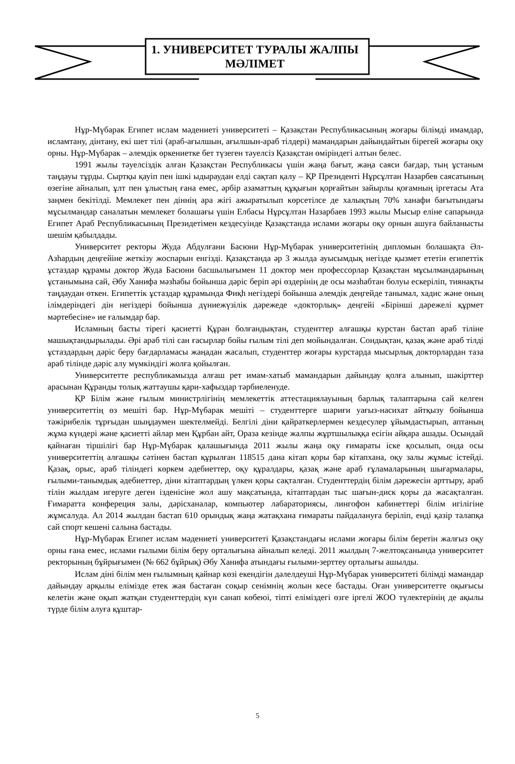1. УНИВЕРСИТЕТ ТУРАЛЫ ЖАЛПЫ МӘЛІМЕТ
Нұр-Мүбарак Египет ислам мәдениеті университеті – Қазақстан Республикасының жоғары білімді имамдар, исламтану, дінтану, екі шет тілі (араб-ағылшын, ағылшын-араб тілдері) мамандарын дайындайтын бірегей жоғары оқу орны. Нұр-Мүбарак – әлемдік өркениетке бет түзеген тәуелсіз Қазақстан өміріндегі алтын белес.
1991 жылы тәуелсіздік алған Қазақстан Республикасы үшін жаңа бағыт, жаңа саяси бағдар, тың ұстаным таңдауы тұрды. Сыртқы қауіп пен ішкі ыдыраудан елді сақтап қалу – ҚР Президенті Нұрсұлтан Назарбев саясатының өзегіне айналып, ұлт пен ұлыстың ғана емес, әрбір азаматтың құқығын қорғайтын зайырлы қоғамның іргетасы Ата заңмен бекітілді. Мемлекет пен діннің ара жігі ажыратылып көрсетілсе де халықтың 70% ханафи бағытындағы мұсылмандар саналатын мемлекет болашағы үшін Елбасы Нұрсұлтан Назарбаев 1993 жылы Мысыр еліне сапарында Египет Араб Республикасының Президетімен кездесуінде Қазақстанда ислами жоғары оқу орнын ашуға байланысты шешім қабылдады.
Университет ректоры Жуда Абдулғани Басюни Нұр-Мүбарак университетінің дипломын болашақта Әл-Азһардың деңгейіне жеткізу жоспарын енгізді. Қазақстанда әр 3 жылда ауысымдық негізде қызмет ететін египеттік ұстаздар құрамы доктор Жуда Басюни басшылығымен 11 доктор мен профессорлар Қазақстан мұсылмандарының ұстанымына сай, Әбу Ханифа мәзһабы бойынша дәріс беріп әрі өздерінің де осы мәзһабтан болуы ескеріліп, тиянақты таңдаудан өткен. Египеттік ұстаздар құрамында Фиқһ негіздері бойынша әлемдік деңгейде танымал, хадис және оның ілімдеріндегі дін негіздері бойынша дүниежүзілік дәрежеде «докторлық» деңгейі «Бірінші дәрежелі құрмет мәртебесіне» ие ғалымдар бар.
Исламның басты тірегі қасиетті Құран болғандықтан, студенттер алғашқы курстан бастап араб тіліне машықтандырылады. Әрі араб тілі сан ғасырлар бойы ғылым тілі деп мойындалған. Сондықтан, қазақ және араб тілді ұстаздардың дәріс беру бағдарламасы жаңадан жасалып, студенттер жоғары курстарда мысырлық докторлардан таза араб тілінде дәріс алу мүмкіндігі жолға қойылған.
Университетте республикамызда алғаш рет имам-хатыб мамандарын дайындау қолға алынып, шәкірттер арасынан Құранды толық жаттаушы қари-хафыздар тәрбиеленуде.
ҚР Білім және ғылым министрлігінің мемлекеттік аттестациялауының барлық талаптарына сай келген университеттің өз мешіті бар. Нұр-Мүбарак мешіті – студенттерге шариғи уағыз-насихат айтқызу бойынша тәжірибелік тұрғыдан шыңдаумен шектелмейді. Белгілі діни қайраткерлермен кездесулер ұйымдастырып, аптаның жұма күндері және қасиетті айлар мен Құрбан айт, Ораза кезінде жалпы жұртшылыққа есігін айқара ашады. Осындай қайнаған тіршілігі бар Нұр-Мүбарак қалашығында 2011 жылы жаңа оқу ғимараты іске қосылып, онда осы университеттің алғашқы сәтінен бастап құрылған 118515 дана кітап қоры бар кітапхана, оқу залы жұмыс істейді. Қазақ, орыс, араб тіліндегі көркем әдебиеттер, оқу құралдары, қазақ және араб ғұламаларының шығармалары, ғылыми-танымдық әдебиеттер, діни кітаптардың үлкен қоры сақталған. Студенттердің білім дәрежесін арттыру, араб тілін жылдам игеруге деген ізденісіне жол ашу мақсатында, кітаптардан тыс шағын-диск қоры да жасақталған. Ғимаратта конфереция залы, дәрісханалар, компьютер лабараториясы, лингофон кабинеттері білім игілігіне жұмсалуда. Ал 2014 жылдан бастап 610 орындық жаңа жатақхана ғимараты пайдалануға беріліп, енді қазір талапқа сай спорт кешені салына бастады.
Нұр-Мүбарак Египет ислам мәдениеті университеті Қазақстандағы ислами жоғары білім беретін жалғыз оқу орны ғана емес, ислами ғылыми білім беру орталығына айналып келеді. 2011 жылдың 7-желтоқсанында университет ректорының бұйрығымен (№ 662 бұйрық) Әбу Ханифа атындағы ғылыми-зерттеу орталығы ашылды.
Ислам діні білім мен ғылымның қайнар көзі екендігін дәлелдеуші Нұр-Мүбарак университеті білімді мамандар дайындау арқылы елімізде етек жая бастаған соқыр сенімнің жолын кесе бастады. Оған университетте оқығысы келетін және оқып жатқан студенттердің күн санап көбеюі, тіпті еліміздегі өзге іргелі ЖОО түлектерінің де ақылы түрде білім алуға құштар-
5